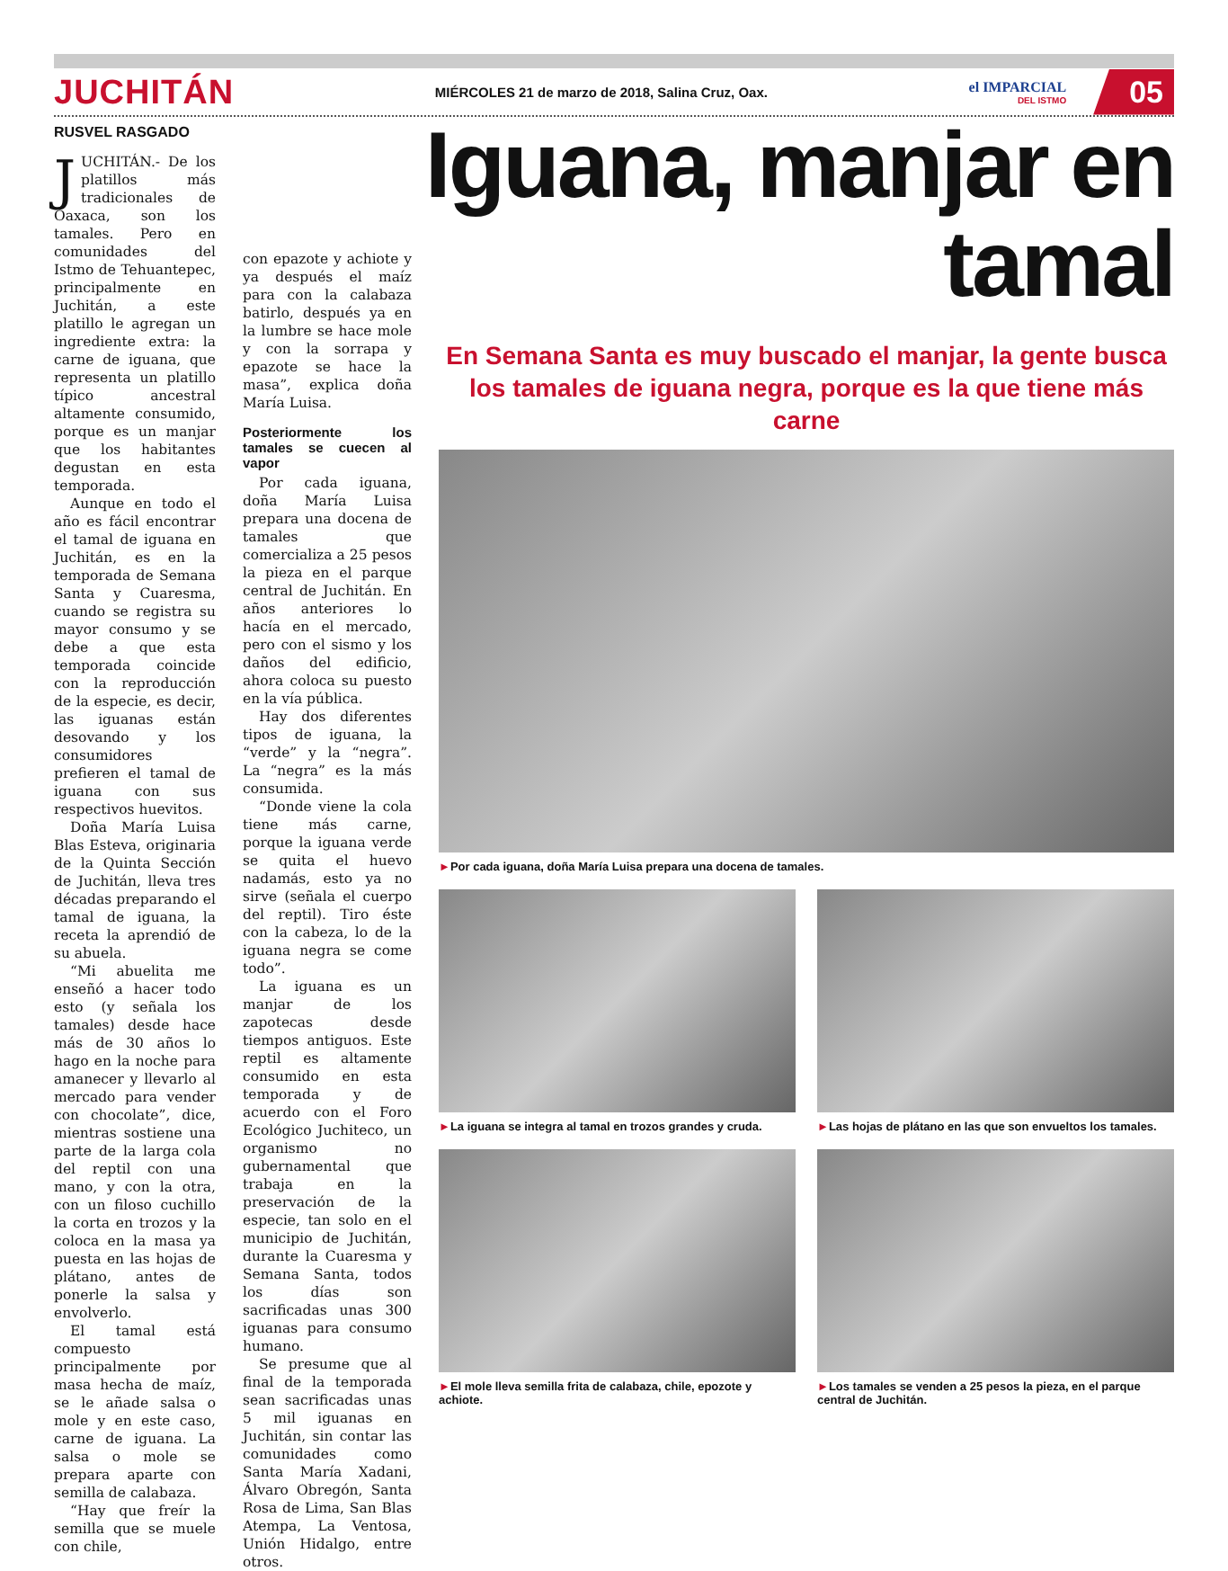JUCHITÁN
MIÉRCOLES 21 de marzo de 2018, Salina Cruz, Oax.
el IMPARCIAL
DEL ISTMO
05
RUSVEL RASGADO
JUCHITÁN.- De los platillos más tradicionales de Oaxaca, son los tamales. Pero en comunidades del Istmo de Tehuantepec, principalmente en Juchitán, a este platillo le agregan un ingrediente extra: la carne de iguana, que representa un platillo típico ancestral altamente consumido, porque es un manjar que los habitantes degustan en esta temporada.
Aunque en todo el año es fácil encontrar el tamal de iguana en Juchitán, es en la temporada de Semana Santa y Cuaresma, cuando se registra su mayor consumo y se debe a que esta temporada coincide con la reproducción de la especie, es decir, las iguanas están desovando y los consumidores prefieren el tamal de iguana con sus respectivos huevitos.
Doña María Luisa Blas Esteva, originaria de la Quinta Sección de Juchitán, lleva tres décadas preparando el tamal de iguana, la receta la aprendió de su abuela.
“Mi abuelita me enseñó a hacer todo esto (y señala los tamales) desde hace más de 30 años lo hago en la noche para amanecer y llevarlo al mercado para vender con chocolate”, dice, mientras sostiene una parte de la larga cola del reptil con una mano, y con la otra, con un filoso cuchillo la corta en trozos y la coloca en la masa ya puesta en las hojas de plátano, antes de ponerle la salsa y envolverlo.
El tamal está compuesto principalmente por masa hecha de maíz, se le añade salsa o mole y en este caso, carne de iguana. La salsa o mole se prepara aparte con semilla de calabaza.
“Hay que freír la semilla que se muele con chile,
con epazote y achiote y ya después el maíz para con la calabaza batirlo, después ya en la lumbre se hace mole y con la sorrapa y epazote se hace la masa”, explica doña María Luisa.
Posteriormente los tamales se cuecen al vapor
Por cada iguana, doña María Luisa prepara una docena de tamales que comercializa a 25 pesos la pieza en el parque central de Juchitán. En años anteriores lo hacía en el mercado, pero con el sismo y los daños del edificio, ahora coloca su puesto en la vía pública.
Hay dos diferentes tipos de iguana, la “verde” y la “negra”. La “negra” es la más consumida.
“Donde viene la cola tiene más carne, porque la iguana verde se quita el huevo nadamás, esto ya no sirve (señala el cuerpo del reptil). Tiro éste con la cabeza, lo de la iguana negra se come todo”.
La iguana es un manjar de los zapotecas desde tiempos antiguos. Este reptil es altamente consumido en esta temporada y de acuerdo con el Foro Ecológico Juchiteco, un organismo no gubernamental que trabaja en la preservación de la especie, tan solo en el municipio de Juchitán, durante la Cuaresma y Semana Santa, todos los días son sacrificadas unas 300 iguanas para consumo humano.
Se presume que al final de la temporada sean sacrificadas unas 5 mil iguanas en Juchitán, sin contar las comunidades como Santa María Xadani, Álvaro Obregón, Santa Rosa de Lima, San Blas Atempa, La Ventosa, Unión Hidalgo, entre otros.
Iguana, manjar en tamal
En Semana Santa es muy buscado el manjar, la gente busca los tamales de iguana negra, porque es la que tiene más carne
►Por cada iguana, doña María Luisa prepara una docena de tamales.
►La iguana se integra al tamal en trozos grandes y cruda.
►Las hojas de plátano en las que son envueltos los tamales.
►El mole lleva semilla frita de calabaza, chile, epozote y achiote.
►Los tamales se venden a 25 pesos la pieza, en el parque central de Juchitán.